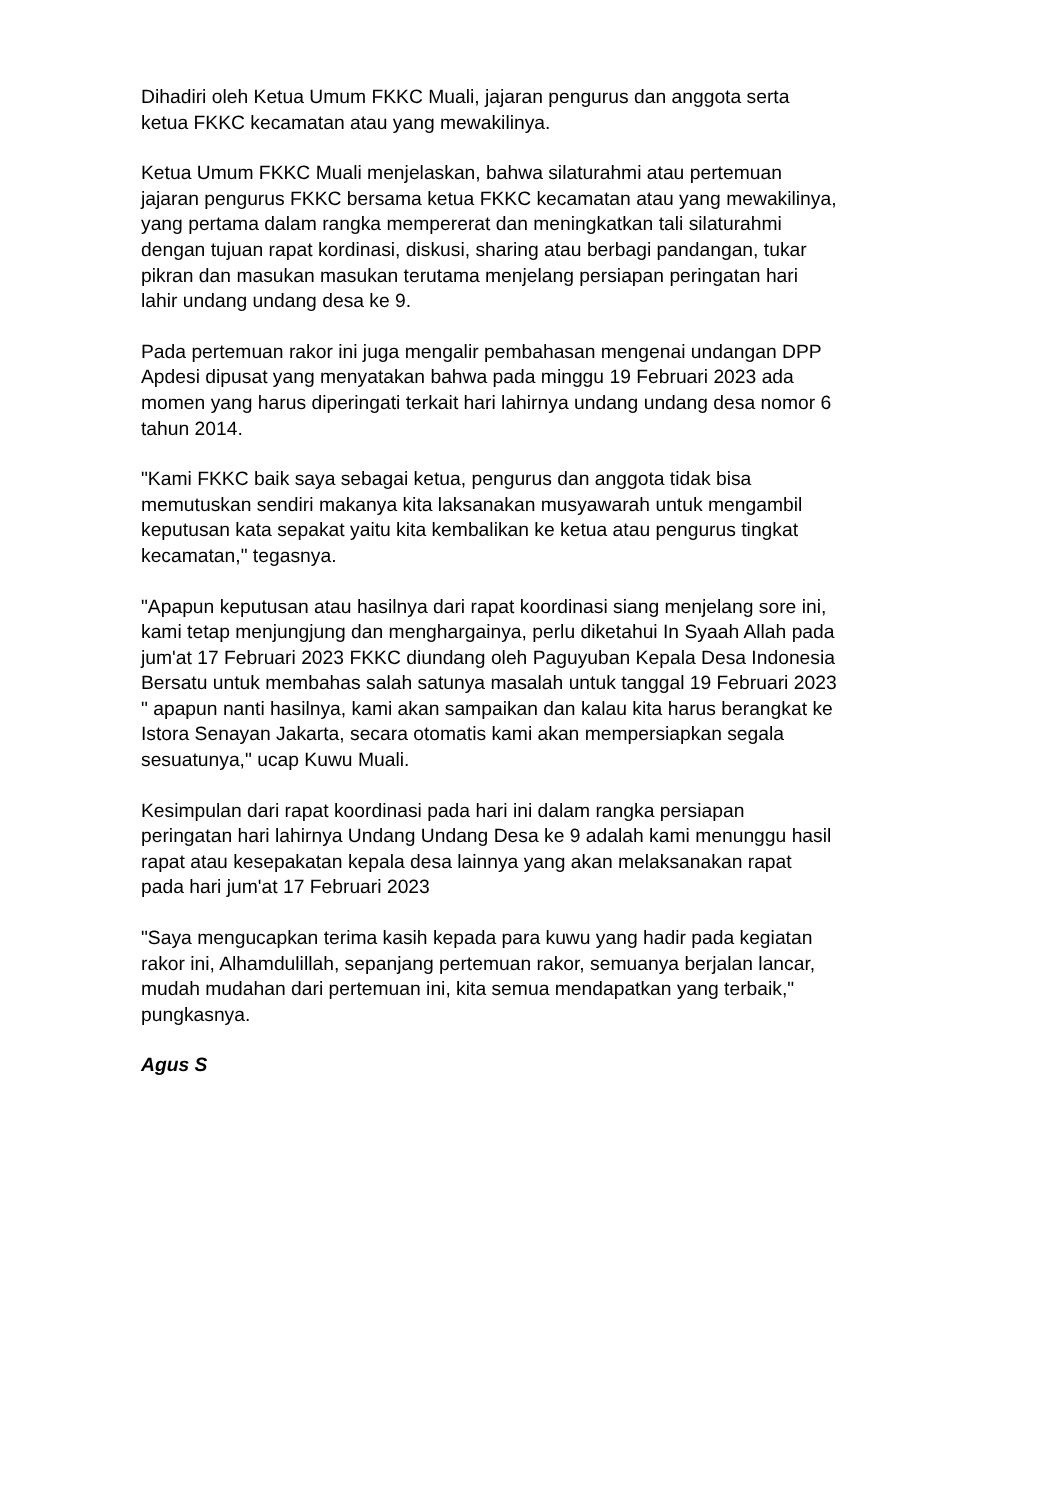Dihadiri oleh Ketua Umum FKKC Muali, jajaran pengurus dan anggota serta
ketua FKKC kecamatan atau yang mewakilinya.
Ketua Umum FKKC Muali menjelaskan, bahwa silaturahmi atau pertemuan
jajaran pengurus FKKC bersama ketua FKKC kecamatan atau yang mewakilinya,
yang pertama dalam rangka mempererat dan meningkatkan tali silaturahmi
dengan tujuan rapat kordinasi, diskusi, sharing atau berbagi pandangan, tukar
pikran dan masukan masukan terutama menjelang persiapan peringatan hari
lahir undang undang desa ke 9.
Pada pertemuan rakor ini juga mengalir pembahasan mengenai undangan DPP
Apdesi dipusat yang menyatakan bahwa pada minggu 19 Februari 2023 ada
momen yang harus diperingati terkait hari lahirnya undang undang desa nomor 6
tahun 2014.
"Kami FKKC baik saya sebagai ketua, pengurus dan anggota tidak bisa
memutuskan sendiri makanya kita laksanakan musyawarah untuk mengambil
keputusan kata sepakat yaitu kita kembalikan ke ketua atau pengurus tingkat
kecamatan," tegasnya.
"Apapun keputusan atau hasilnya dari rapat koordinasi siang menjelang sore ini,
kami tetap menjungjung dan menghargainya, perlu diketahui In Syaah Allah pada
jum'at 17 Februari 2023 FKKC diundang oleh Paguyuban Kepala Desa Indonesia
Bersatu untuk membahas salah satunya masalah untuk tanggal 19 Februari 2023
" apapun nanti hasilnya, kami akan sampaikan dan kalau kita harus berangkat ke
Istora Senayan Jakarta, secara otomatis kami akan mempersiapkan segala
sesuatunya," ucap Kuwu Muali.
Kesimpulan dari rapat koordinasi pada hari ini dalam rangka persiapan
peringatan hari lahirnya Undang Undang Desa ke 9 adalah kami menunggu hasil
rapat atau kesepakatan kepala desa lainnya yang akan melaksanakan rapat
pada hari jum'at 17 Februari 2023
"Saya mengucapkan terima kasih kepada para kuwu yang hadir pada kegiatan
rakor ini, Alhamdulillah, sepanjang pertemuan rakor, semuanya berjalan lancar,
mudah mudahan dari pertemuan ini, kita semua mendapatkan yang terbaik,"
pungkasnya.
Agus S